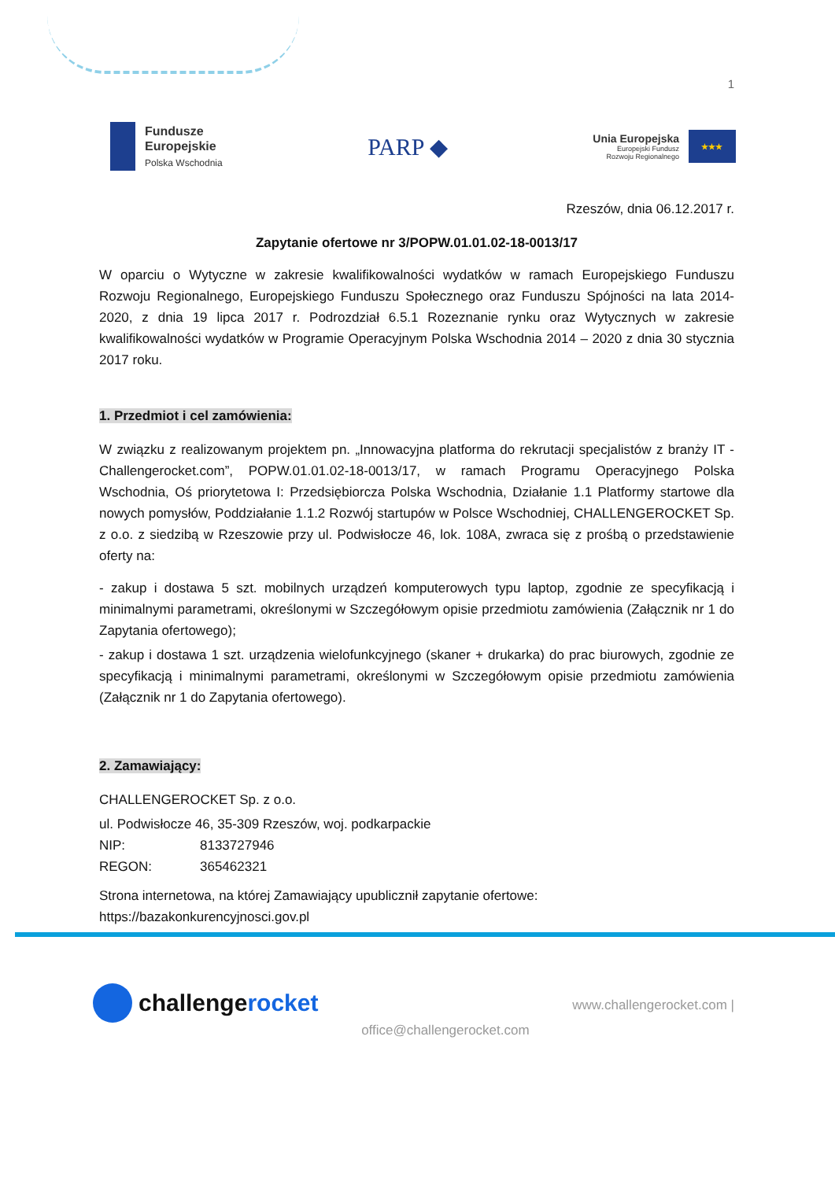1
Fundusze
Europejskie
Polska Wschodnia
PARP ◆
Unia Europejska
Europejski Fundusz
Rozwoju Regionalnego
★★★
Rzeszów, dnia 06.12.2017 r.
Zapytanie ofertowe nr 3/POPW.01.01.02-18-0013/17
W oparciu o Wytyczne w zakresie kwalifikowalności wydatków w ramach Europejskiego Funduszu Rozwoju Regionalnego, Europejskiego Funduszu Społecznego oraz Funduszu Spójności na lata 2014-2020, z dnia 19 lipca 2017 r. Podrozdział 6.5.1 Rozeznanie rynku oraz Wytycznych w zakresie kwalifikowalności wydatków w Programie Operacyjnym Polska Wschodnia 2014 – 2020 z dnia 30 stycznia 2017 roku.
1. Przedmiot i cel zamówienia:
W związku z realizowanym projektem pn. „Innowacyjna platforma do rekrutacji specjalistów z branży IT - Challengerocket.com”, POPW.01.01.02-18-0013/17, w ramach Programu Operacyjnego Polska Wschodnia, Oś priorytetowa I: Przedsiębiorcza Polska Wschodnia, Działanie 1.1 Platformy startowe dla nowych pomysłów, Poddziałanie 1.1.2 Rozwój startupów w Polsce Wschodniej, CHALLENGEROCKET Sp. z o.o. z siedzibą w Rzeszowie przy ul. Podwisłocze 46, lok. 108A, zwraca się z prośbą o przedstawienie oferty na:
- zakup i dostawa 5 szt. mobilnych urządzeń komputerowych typu laptop, zgodnie ze specyfikacją i minimalnymi parametrami, określonymi w Szczegółowym opisie przedmiotu zamówienia (Załącznik nr 1 do Zapytania ofertowego);
- zakup i dostawa 1 szt. urządzenia wielofunkcyjnego (skaner + drukarka) do prac biurowych, zgodnie ze specyfikacją i minimalnymi parametrami, określonymi w Szczegółowym opisie przedmiotu zamówienia (Załącznik nr 1 do Zapytania ofertowego).
2. Zamawiający:
CHALLENGEROCKET Sp. z o.o.
ul. Podwisłocze 46, 35-309 Rzeszów, woj. podkarpackie
NIP: 8133727946
REGON: 365462321
Strona internetowa, na której Zamawiający upublicznił zapytanie ofertowe: https://bazakonkurencyjnosci.gov.pl
challengerocket
office@challengerocket.com
www.challengerocket.com |